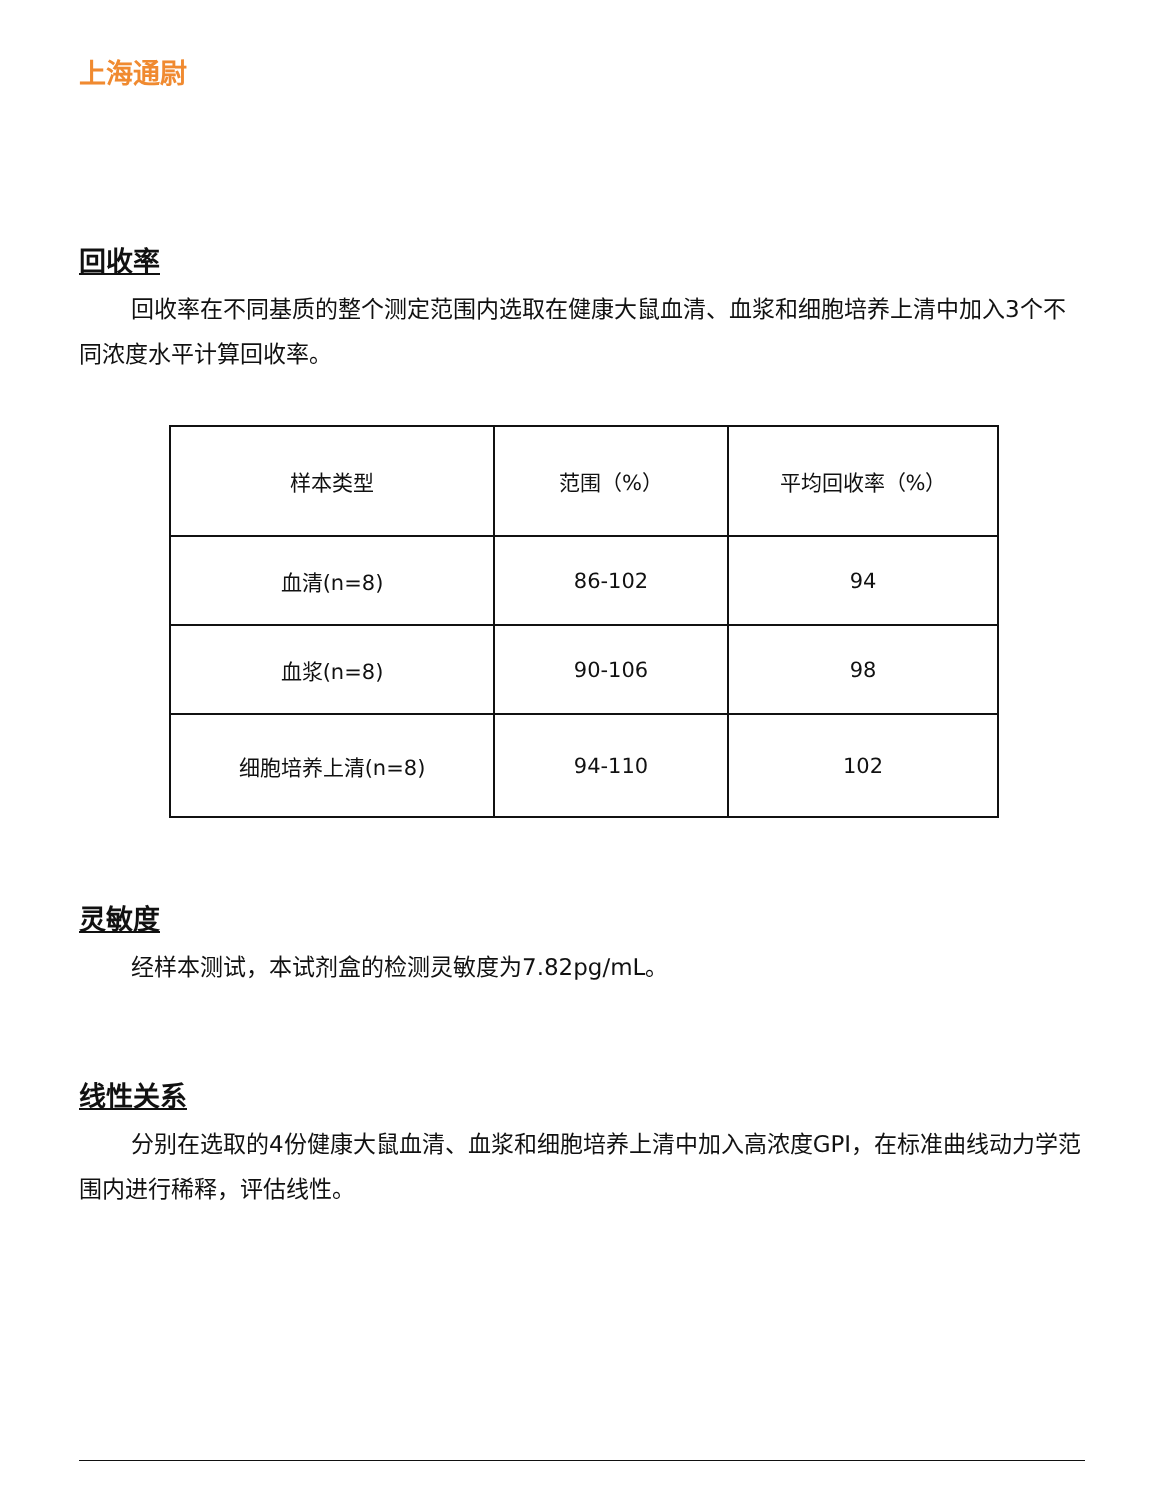上海通尉
回收率
回收率在不同基质的整个测定范围内选取在健康大鼠血清、血浆和细胞培养上清中加入3个不同浓度水平计算回收率。
| 样本类型 | 范围（%） | 平均回收率（%） |
| 血清(n=8) | 86-102 | 94 |
| 血浆(n=8) | 90-106 | 98 |
| 细胞培养上清(n=8) | 94-110 | 102 |
灵敏度
经样本测试，本试剂盒的检测灵敏度为7.82pg/mL。
线性关系
分别在选取的4份健康大鼠血清、血浆和细胞培养上清中加入高浓度GPI，在标准曲线动力学范围内进行稀释，评估线性。